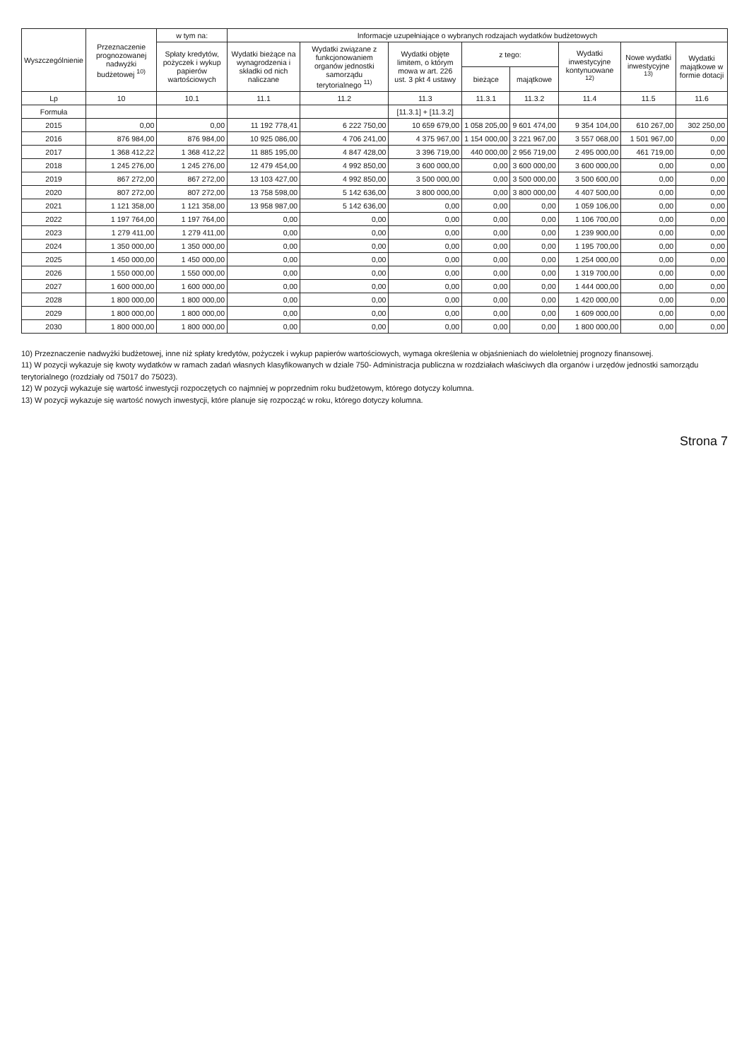| Wyszczególnienie | Przeznaczenie prognozowanej nadwyżki budżetowej <sup>10)</sup> | w tym na: | Informacje uzupełniające o wybranych rodzajach wydatków budżetowych | | | | | | | |
| --- | --- | --- | --- | --- | --- | --- | --- | --- | --- | --- |
| | | Spłaty kredytów, pożyczek i wykup papierów wartościowych | Wydatki bieżące na wynagrodzenia i składki od nich naliczane | Wydatki związane z funkcjonowaniem organów jednostki samorządu terytorialnego <sup>11)</sup> | Wydatki objęte limitem, o którym mowa w art. 226 ust. 3 pkt 4 ustawy | z tego: | | Wydatki inwestycyjne kontynuowane <sup>12)</sup> | Nowe wydatki inwestycyjne <sup>13)</sup> | Wydatki majątkowe w formie dotacji |
| | | | | | | bieżące | majątkowe | | | |
| Lp | 10 | 10.1 | 11.1 | 11.2 | 11.3 | 11.3.1 | 11.3.2 | 11.4 | 11.5 | 11.6 |
| Formuła | | | | | [11.3.1] + [11.3.2] | | | | | |
| 2015 | 0,00 | 0,00 | 11 192 778,41 | 6 222 750,00 | 10 659 679,00 | 1 058 205,00 | 9 601 474,00 | 9 354 104,00 | 610 267,00 | 302 250,00 |
| 2016 | 876 984,00 | 876 984,00 | 10 925 086,00 | 4 706 241,00 | 4 375 967,00 | 1 154 000,00 | 3 221 967,00 | 3 557 068,00 | 1 501 967,00 | 0,00 |
| 2017 | 1 368 412,22 | 1 368 412,22 | 11 885 195,00 | 4 847 428,00 | 3 396 719,00 | 440 000,00 | 2 956 719,00 | 2 495 000,00 | 461 719,00 | 0,00 |
| 2018 | 1 245 276,00 | 1 245 276,00 | 12 479 454,00 | 4 992 850,00 | 3 600 000,00 | 0,00 | 3 600 000,00 | 3 600 000,00 | 0,00 | 0,00 |
| 2019 | 867 272,00 | 867 272,00 | 13 103 427,00 | 4 992 850,00 | 3 500 000,00 | 0,00 | 3 500 000,00 | 3 500 600,00 | 0,00 | 0,00 |
| 2020 | 807 272,00 | 807 272,00 | 13 758 598,00 | 5 142 636,00 | 3 800 000,00 | 0,00 | 3 800 000,00 | 4 407 500,00 | 0,00 | 0,00 |
| 2021 | 1 121 358,00 | 1 121 358,00 | 13 958 987,00 | 5 142 636,00 | 0,00 | 0,00 | 0,00 | 1 059 106,00 | 0,00 | 0,00 |
| 2022 | 1 197 764,00 | 1 197 764,00 | 0,00 | 0,00 | 0,00 | 0,00 | 0,00 | 1 106 700,00 | 0,00 | 0,00 |
| 2023 | 1 279 411,00 | 1 279 411,00 | 0,00 | 0,00 | 0,00 | 0,00 | 0,00 | 1 239 900,00 | 0,00 | 0,00 |
| 2024 | 1 350 000,00 | 1 350 000,00 | 0,00 | 0,00 | 0,00 | 0,00 | 0,00 | 1 195 700,00 | 0,00 | 0,00 |
| 2025 | 1 450 000,00 | 1 450 000,00 | 0,00 | 0,00 | 0,00 | 0,00 | 0,00 | 1 254 000,00 | 0,00 | 0,00 |
| 2026 | 1 550 000,00 | 1 550 000,00 | 0,00 | 0,00 | 0,00 | 0,00 | 0,00 | 1 319 700,00 | 0,00 | 0,00 |
| 2027 | 1 600 000,00 | 1 600 000,00 | 0,00 | 0,00 | 0,00 | 0,00 | 0,00 | 1 444 000,00 | 0,00 | 0,00 |
| 2028 | 1 800 000,00 | 1 800 000,00 | 0,00 | 0,00 | 0,00 | 0,00 | 0,00 | 1 420 000,00 | 0,00 | 0,00 |
| 2029 | 1 800 000,00 | 1 800 000,00 | 0,00 | 0,00 | 0,00 | 0,00 | 0,00 | 1 609 000,00 | 0,00 | 0,00 |
| 2030 | 1 800 000,00 | 1 800 000,00 | 0,00 | 0,00 | 0,00 | 0,00 | 0,00 | 1 800 000,00 | 0,00 | 0,00 |
10) Przeznaczenie nadwyżki budżetowej, inne niż spłaty kredytów, pożyczek i wykup papierów wartościowych, wymaga określenia w objaśnieniach do wieloletniej prognozy finansowej.
11) W pozycji wykazuje się kwoty wydatków w ramach zadań własnych klasyfikowanych w dziale 750- Administracja publiczna w rozdziałach właściwych dla organów i urzędów jednostki samorządu terytorialnego (rozdziały od 75017 do 75023).
12) W pozycji wykazuje się wartość inwestycji rozpoczętych co najmniej w poprzednim roku budżetowym, którego dotyczy kolumna.
13) W pozycji wykazuje się wartość nowych inwestycji, które planuje się rozpocząć w roku, którego dotyczy kolumna.
Strona 7